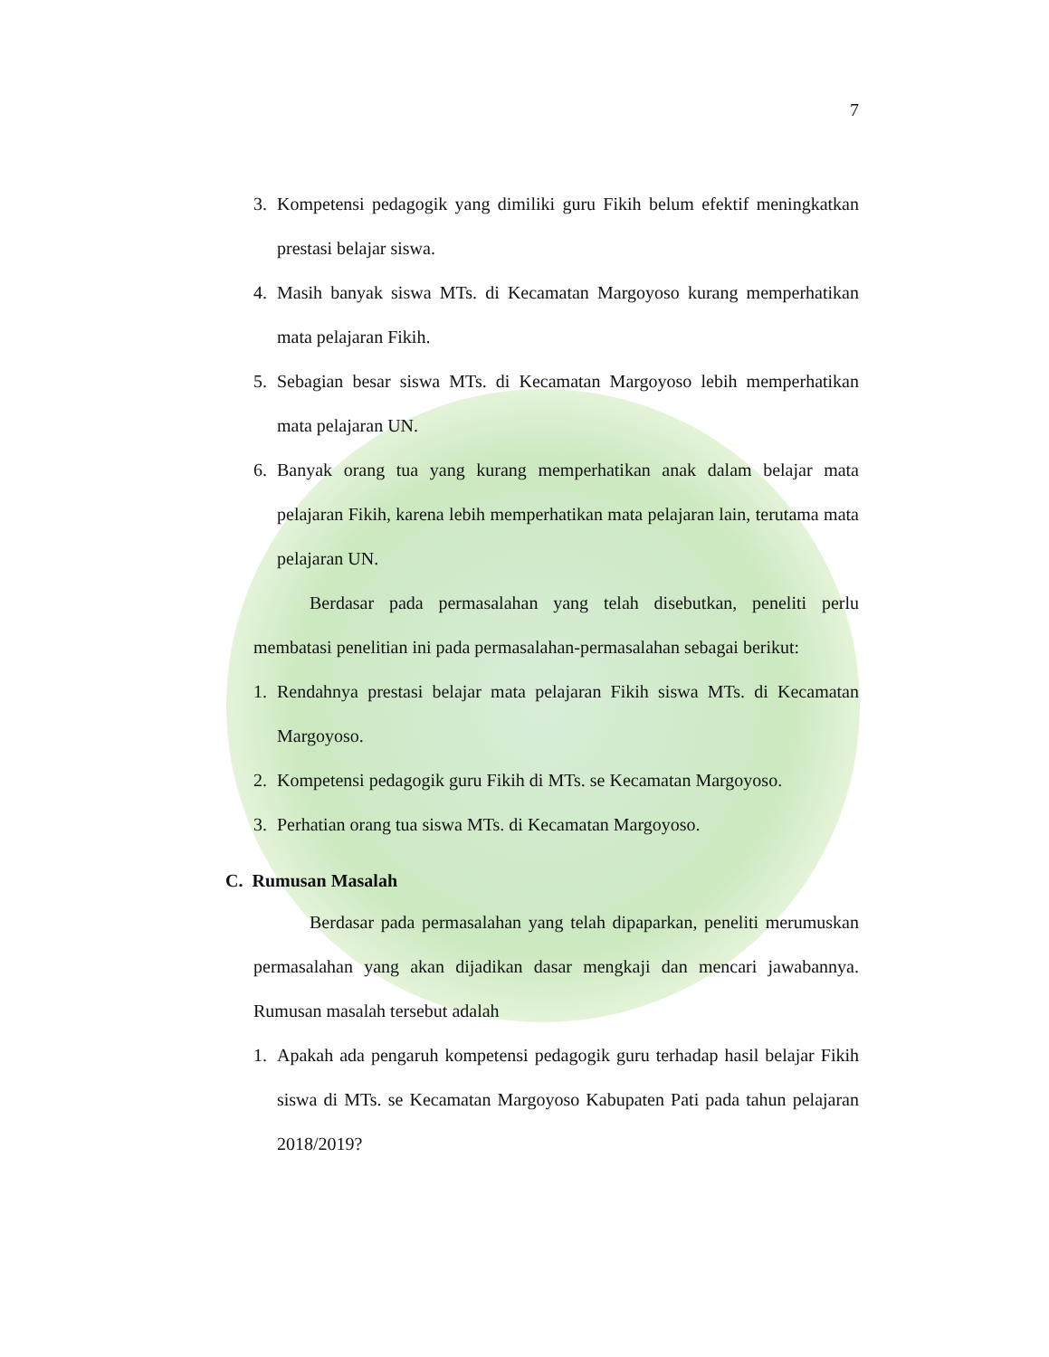7
3. Kompetensi pedagogik yang dimiliki guru Fikih belum efektif meningkatkan prestasi belajar siswa.
4. Masih banyak siswa MTs. di Kecamatan Margoyoso kurang memperhatikan mata pelajaran Fikih.
5. Sebagian besar siswa MTs. di Kecamatan Margoyoso lebih memperhatikan mata pelajaran UN.
6. Banyak orang tua yang kurang memperhatikan anak dalam belajar mata pelajaran Fikih, karena lebih memperhatikan mata pelajaran lain, terutama mata pelajaran UN.
Berdasar pada permasalahan yang telah disebutkan, peneliti perlu membatasi penelitian ini pada permasalahan-permasalahan sebagai berikut:
1. Rendahnya prestasi belajar mata pelajaran Fikih siswa MTs. di Kecamatan Margoyoso.
2. Kompetensi pedagogik guru Fikih di MTs. se Kecamatan Margoyoso.
3. Perhatian orang tua siswa MTs. di Kecamatan Margoyoso.
C. Rumusan Masalah
Berdasar pada permasalahan yang telah dipaparkan, peneliti merumuskan permasalahan yang akan dijadikan dasar mengkaji dan mencari jawabannya. Rumusan masalah tersebut adalah
1. Apakah ada pengaruh kompetensi pedagogik guru terhadap hasil belajar Fikih siswa di MTs. se Kecamatan Margoyoso Kabupaten Pati pada tahun pelajaran 2018/2019?